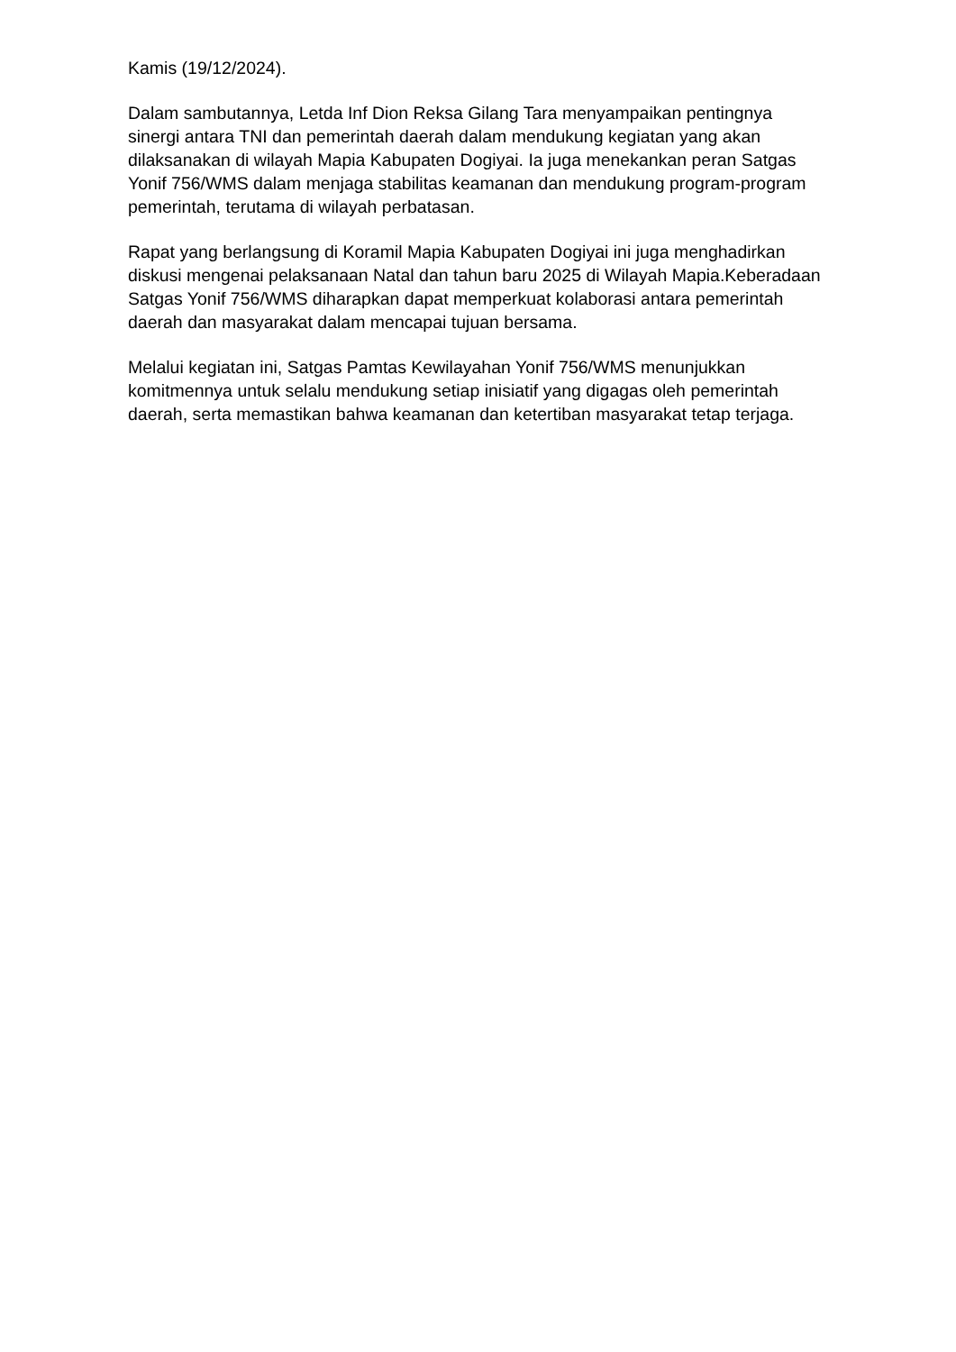Kamis (19/12/2024).
Dalam sambutannya, Letda Inf Dion Reksa Gilang Tara menyampaikan pentingnya sinergi antara TNI dan pemerintah daerah dalam mendukung kegiatan yang akan dilaksanakan di wilayah Mapia Kabupaten Dogiyai. Ia juga menekankan peran Satgas Yonif 756/WMS dalam menjaga stabilitas keamanan dan mendukung program-program pemerintah, terutama di wilayah perbatasan.
Rapat yang berlangsung di Koramil Mapia Kabupaten Dogiyai ini juga menghadirkan diskusi mengenai pelaksanaan Natal dan tahun baru 2025 di Wilayah Mapia.Keberadaan Satgas Yonif 756/WMS diharapkan dapat memperkuat kolaborasi antara pemerintah daerah dan masyarakat dalam mencapai tujuan bersama.
Melalui kegiatan ini, Satgas Pamtas Kewilayahan Yonif 756/WMS menunjukkan komitmennya untuk selalu mendukung setiap inisiatif yang digagas oleh pemerintah daerah, serta memastikan bahwa keamanan dan ketertiban masyarakat tetap terjaga.